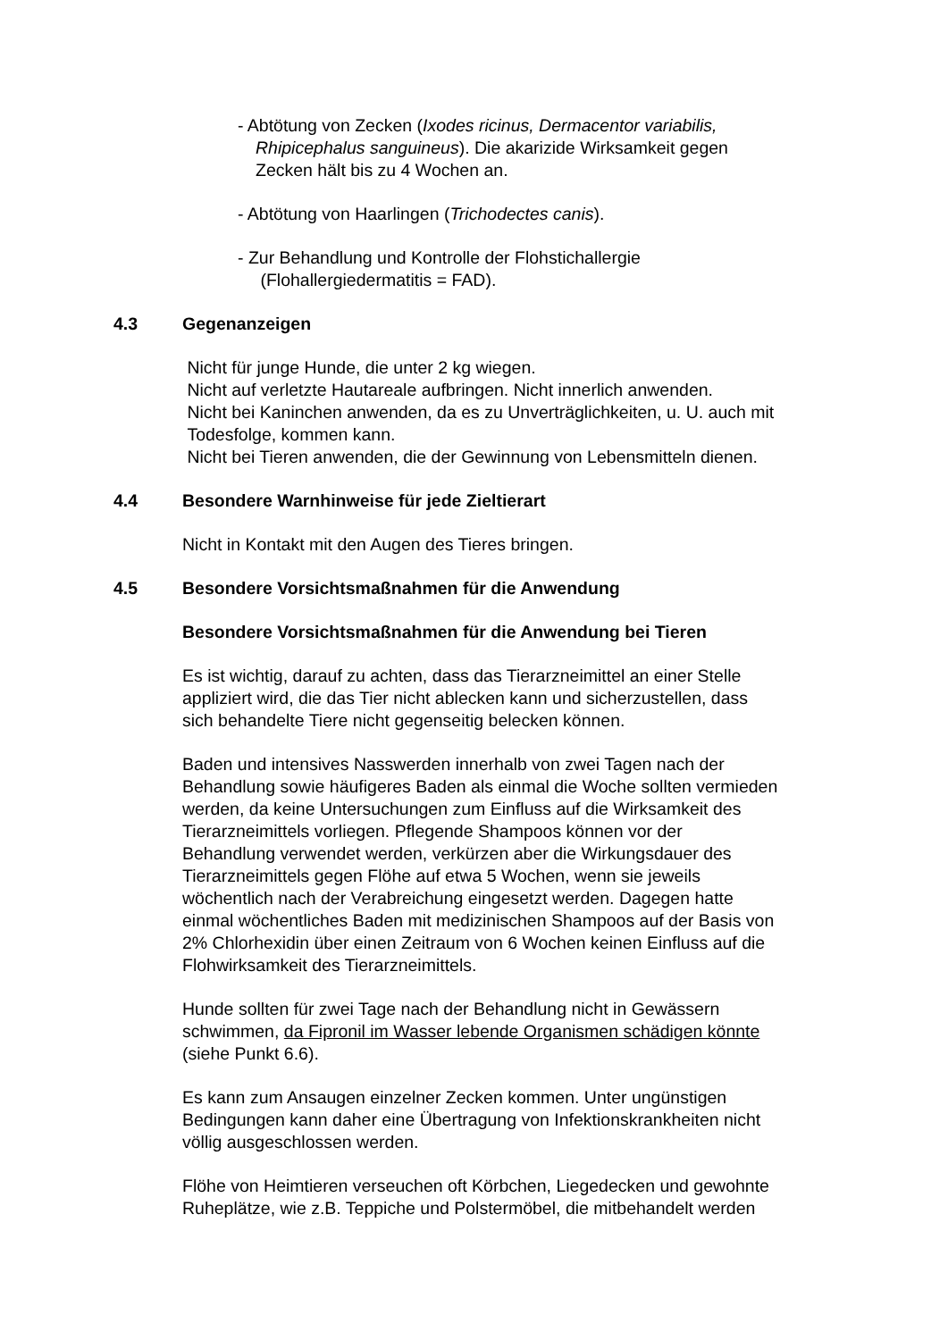- Abtötung von Zecken (Ixodes ricinus, Dermacentor variabilis,
Rhipicephalus sanguineus). Die akarizide Wirksamkeit gegen
Zecken hält bis zu 4 Wochen an.
- Abtötung von Haarlingen (Trichodectes canis).
- Zur Behandlung und Kontrolle der Flohstichallergie
(Flohallergiedermatitis = FAD).
4.3 Gegenanzeigen
Nicht für junge Hunde, die unter 2 kg wiegen.
Nicht auf verletzte Hautareale aufbringen. Nicht innerlich anwenden.
Nicht bei Kaninchen anwenden, da es zu Unverträglichkeiten, u. U. auch mit
Todesfolge, kommen kann.
Nicht bei Tieren anwenden, die der Gewinnung von Lebensmitteln dienen.
4.4 Besondere Warnhinweise für jede Zieltierart
Nicht in Kontakt mit den Augen des Tieres bringen.
4.5 Besondere Vorsichtsmaßnahmen für die Anwendung
Besondere Vorsichtsmaßnahmen für die Anwendung bei Tieren
Es ist wichtig, darauf zu achten, dass das Tierarzneimittel an einer Stelle
appliziert wird, die das Tier nicht ablecken kann und sicherzustellen, dass
sich behandelte Tiere nicht gegenseitig belecken können.
Baden und intensives Nasswerden innerhalb von zwei Tagen nach der
Behandlung sowie häufigeres Baden als einmal die Woche sollten vermieden
werden, da keine Untersuchungen zum Einfluss auf die Wirksamkeit des
Tierarzneimittels vorliegen. Pflegende Shampoos können vor der
Behandlung verwendet werden, verkürzen aber die Wirkungsdauer des
Tierarzneimittels gegen Flöhe auf etwa 5 Wochen, wenn sie jeweils
wöchentlich nach der Verabreichung eingesetzt werden. Dagegen hatte
einmal wöchentliches Baden mit medizinischen Shampoos auf der Basis von
2% Chlorhexidin über einen Zeitraum von 6 Wochen keinen Einfluss auf die
Flohwirksamkeit des Tierarzneimittels.
Hunde sollten für zwei Tage nach der Behandlung nicht in Gewässern
schwimmen, da Fipronil im Wasser lebende Organismen schädigen könnte
(siehe Punkt 6.6).
Es kann zum Ansaugen einzelner Zecken kommen. Unter ungünstigen
Bedingungen kann daher eine Übertragung von Infektionskrankheiten nicht
völlig ausgeschlossen werden.
Flöhe von Heimtieren verseuchen oft Körbchen, Liegedecken und gewohnte
Ruheplätze, wie z.B. Teppiche und Polstermöbel, die mitbehandelt werden